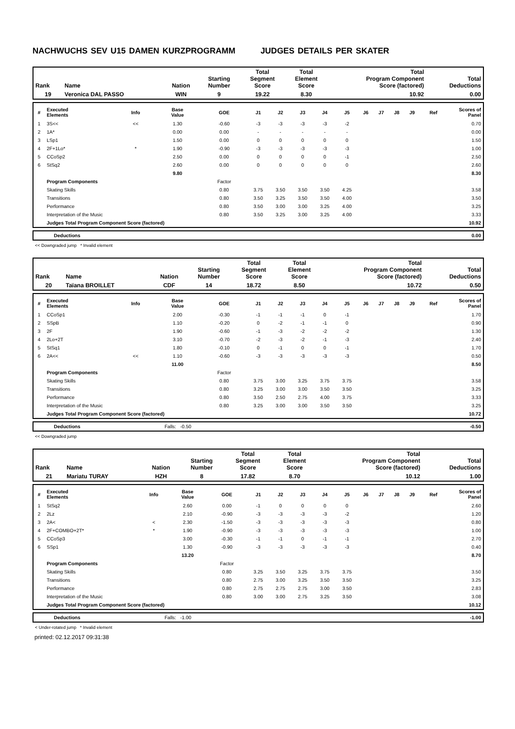NACHWUCHS SEV U15 DAMEN KURZPROGRAMM JUDGES DETAILS PER SKATER
| Rank | Name | Nation | Starting Number | Total Segment Score | Total Element Score | Total Program Component Score (factored) | Total Deductions |
| 19 | Veronica DAL PASSO | WIN | 9 | 19.22 | 8.30 | 10.92 | 0.00 |
| # | Executed Elements | Info | Base Value | GOE | J1 | J2 | J3 | J4 | J5 | J6 | J7 | J8 | J9 | Ref | Scores of Panel |
| --- | --- | --- | --- | --- | --- | --- | --- | --- | --- | --- | --- | --- | --- | --- | --- |
| 1 | 3S<< | << | 1.30 | -0.60 | -3 | -3 | -3 | -3 | -2 | | | | | | 0.70 |
| 2 | 1A* | | 0.00 | 0.00 | - | - | - | - | - | | | | | | 0.00 |
| 3 | LSp1 | | 1.50 | 0.00 | 0 | 0 | 0 | 0 | 0 | | | | | | 1.50 |
| 4 | 2F+1Lo* | * | 1.90 | -0.90 | -3 | -3 | -3 | -3 | -3 | | | | | | 1.00 |
| 5 | CCoSp2 | | 2.50 | 0.00 | 0 | 0 | 0 | 0 | -1 | | | | | | 2.50 |
| 6 | StSq2 | | 2.60 | 0.00 | 0 | 0 | 0 | 0 | 0 | | | | | | 2.60 |
| | | | 9.80 | | | | | | | | | | | | 8.30 |
| | Program Components | | | Factor | | | | | | | | | | | |
| | Skating Skills | | | 0.80 | 3.75 | 3.50 | 3.50 | 3.50 | 4.25 | | | | | | 3.58 |
| | Transitions | | | 0.80 | 3.50 | 3.25 | 3.50 | 3.50 | 4.00 | | | | | | 3.50 |
| | Performance | | | 0.80 | 3.50 | 3.00 | 3.00 | 3.25 | 4.00 | | | | | | 3.25 |
| | Interpretation of the Music | | | 0.80 | 3.50 | 3.25 | 3.00 | 3.25 | 4.00 | | | | | | 3.33 |
| | Judges Total Program Component Score (factored) | | | | | | | | | | | | | | 10.92 |
| | Deductions | 0.00 |
<< Downgraded jump * Invalid element
| Rank | Name | Nation | Starting Number | Total Segment Score | Total Element Score | Total Program Component Score (factored) | Total Deductions |
| 20 | Taïana BROILLET | CDF | 14 | 18.72 | 8.50 | 10.72 | 0.50 |
| # | Executed Elements | Info | Base Value | GOE | J1 | J2 | J3 | J4 | J5 | J6 | J7 | J8 | J9 | Ref | Scores of Panel |
| --- | --- | --- | --- | --- | --- | --- | --- | --- | --- | --- | --- | --- | --- | --- | --- |
| 1 | CCoSp1 | | 2.00 | -0.30 | -1 | -1 | -1 | 0 | -1 | | | | | | 1.70 |
| 2 | SSpB | | 1.10 | -0.20 | 0 | -2 | -1 | -1 | 0 | | | | | | 0.90 |
| 3 | 2F | | 1.90 | -0.60 | -1 | -3 | -2 | -2 | -2 | | | | | | 1.30 |
| 4 | 2Lo+2T | | 3.10 | -0.70 | -2 | -3 | -2 | -1 | -3 | | | | | | 2.40 |
| 5 | StSq1 | | 1.80 | -0.10 | 0 | -1 | 0 | 0 | -1 | | | | | | 1.70 |
| 6 | 2A<< | << | 1.10 | -0.60 | -3 | -3 | -3 | -3 | -3 | | | | | | 0.50 |
| | | | 11.00 | | | | | | | | | | | | 8.50 |
| | Program Components | | | Factor | | | | | | | | | | | |
| | Skating Skills | | | 0.80 | 3.75 | 3.00 | 3.25 | 3.75 | 3.75 | | | | | | 3.58 |
| | Transitions | | | 0.80 | 3.25 | 3.00 | 3.00 | 3.50 | 3.50 | | | | | | 3.25 |
| | Performance | | | 0.80 | 3.50 | 2.50 | 2.75 | 4.00 | 3.75 | | | | | | 3.33 |
| | Interpretation of the Music | | | 0.80 | 3.25 | 3.00 | 3.00 | 3.50 | 3.50 | | | | | | 3.25 |
| | Judges Total Program Component Score (factored) | | | | | | | | | | | | | | 10.72 |
| | Deductions | Falls: -0.50 | -0.50 |
<< Downgraded jump
| Rank | Name | Nation | Starting Number | Total Segment Score | Total Element Score | Total Program Component Score (factored) | Total Deductions |
| 21 | Mariatu TURAY | HZH | 8 | 17.82 | 8.70 | 10.12 | 1.00 |
| # | Executed Elements | Info | Base Value | GOE | J1 | J2 | J3 | J4 | J5 | J6 | J7 | J8 | J9 | Ref | Scores of Panel |
| --- | --- | --- | --- | --- | --- | --- | --- | --- | --- | --- | --- | --- | --- | --- | --- |
| 1 | StSq2 | | 2.60 | 0.00 | -1 | 0 | 0 | 0 | 0 | | | | | | 2.60 |
| 2 | 2Lz | | 2.10 | -0.90 | -3 | -3 | -3 | -3 | -2 | | | | | | 1.20 |
| 3 | 2A< | < | 2.30 | -1.50 | -3 | -3 | -3 | -3 | -3 | | | | | | 0.80 |
| 4 | 2F+COMBO+2T* | * | 1.90 | -0.90 | -3 | -3 | -3 | -3 | -3 | | | | | | 1.00 |
| 5 | CCoSp3 | | 3.00 | -0.30 | -1 | -1 | 0 | -1 | -1 | | | | | | 2.70 |
| 6 | SSp1 | | 1.30 | -0.90 | -3 | -3 | -3 | -3 | -3 | | | | | | 0.40 |
| | | | 13.20 | | | | | | | | | | | | 8.70 |
| | Program Components | | | Factor | | | | | | | | | | | |
| | Skating Skills | | | 0.80 | 3.25 | 3.50 | 3.25 | 3.75 | 3.75 | | | | | | 3.50 |
| | Transitions | | | 0.80 | 2.75 | 3.00 | 3.25 | 3.50 | 3.50 | | | | | | 3.25 |
| | Performance | | | 0.80 | 2.75 | 2.75 | 2.75 | 3.00 | 3.50 | | | | | | 2.83 |
| | Interpretation of the Music | | | 0.80 | 3.00 | 3.00 | 2.75 | 3.25 | 3.50 | | | | | | 3.08 |
| | Judges Total Program Component Score (factored) | | | | | | | | | | | | | | 10.12 |
| | Deductions | Falls: -1.00 | -1.00 |
< Under-rotated jump * Invalid element
printed: 02.12.2017 09:31:38